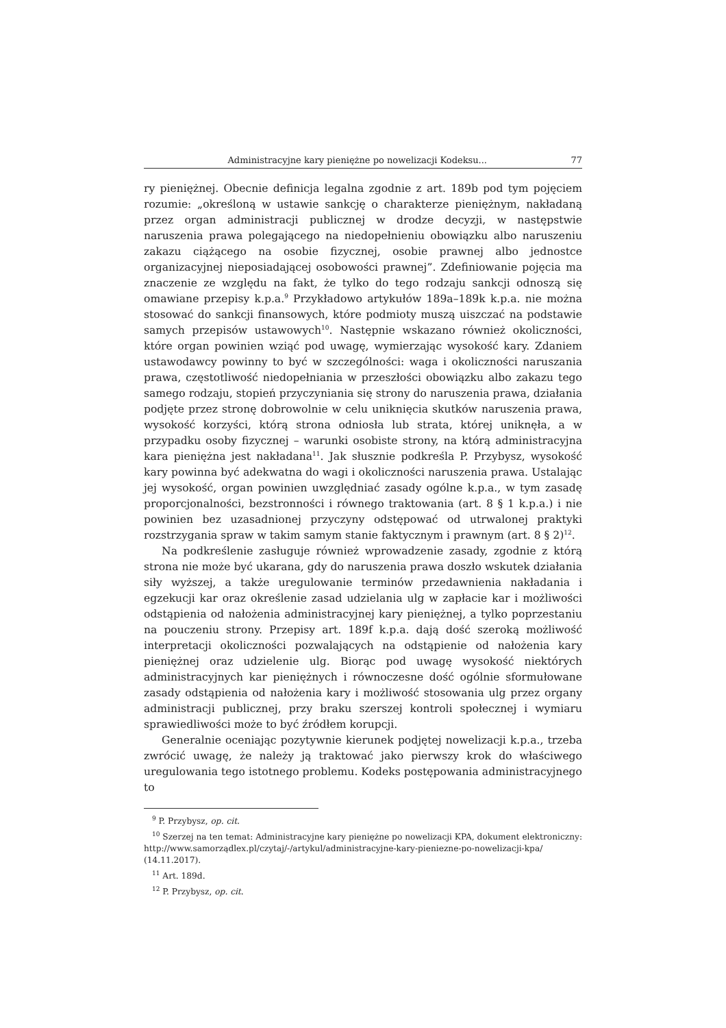Administracyjne kary pieniężne po nowelizacji Kodeksu... 77
ry pieniężnej. Obecnie definicja legalna zgodnie z art. 189b pod tym pojęciem rozumie: „określoną w ustawie sankcję o charakterze pieniężnym, nakładaną przez organ administracji publicznej w drodze decyzji, w następstwie naruszenia prawa polegającego na niedopełnieniu obowiązku albo naruszeniu zakazu ciążącego na osobie fizycznej, osobie prawnej albo jednostce organizacyjnej nieposiadającej osobowości prawnej”. Zdefiniowanie pojęcia ma znaczenie ze względu na fakt, że tylko do tego rodzaju sankcji odnoszą się omawiane przepisy k.p.a.<sup>9</sup> Przykładowo artykułów 189a–189k k.p.a. nie można stosować do sankcji finansowych, które podmioty muszą uiszczać na podstawie samych przepisów ustawowych<sup>10</sup>. Następnie wskazano również okoliczności, które organ powinien wziąć pod uwagę, wymierzając wysokość kary. Zdaniem ustawodawcy powinny to być w szczególności: waga i okoliczności naruszania prawa, częstotliwość niedopełniania w przeszłości obowiązku albo zakazu tego samego rodzaju, stopień przyczyniania się strony do naruszenia prawa, działania podjęte przez stronę dobrowolnie w celu uniknięcia skutków naruszenia prawa, wysokość korzyści, którą strona odniosła lub strata, której uniknęła, a w przypadku osoby fizycznej – warunki osobiste strony, na którą administracyjna kara pieniężna jest nakładana<sup>11</sup>. Jak słusznie podkreśla P. Przybysz, wysokość kary powinna być adekwatna do wagi i okoliczności naruszenia prawa. Ustalając jej wysokość, organ powinien uwzględniać zasady ogólne k.p.a., w tym zasadę proporcjonalności, bezstronności i równego traktowania (art. 8 § 1 k.p.a.) i nie powinien bez uzasadnionej przyczyny odstępować od utrwalonej praktyki rozstrzygania spraw w takim samym stanie faktycznym i prawnym (art. 8 § 2)<sup>12</sup>.
Na podkreślenie zasługuje również wprowadzenie zasady, zgodnie z którą strona nie może być ukarana, gdy do naruszenia prawa doszło wskutek działania siły wyższej, a także uregulowanie terminów przedawnienia nakładania i egzekucji kar oraz określenie zasad udzielania ulg w zapłacie kar i możliwości odstąpienia od nałożenia administracyjnej kary pieniężnej, a tylko poprzestaniu na pouczeniu strony. Przepisy art. 189f k.p.a. dają dość szeroką możliwość interpretacji okoliczności pozwalających na odstąpienie od nałożenia kary pieniężnej oraz udzielenie ulg. Biorąc pod uwagę wysokość niektórych administracyjnych kar pieniężnych i równoczesne dość ogólnie sformułowane zasady odstąpienia od nałożenia kary i możliwość stosowania ulg przez organy administracji publicznej, przy braku szerszej kontroli społecznej i wymiaru sprawiedliwości może to być źródłem korupcji.
Generalnie oceniając pozytywnie kierunek podjętej nowelizacji k.p.a., trzeba zwrócić uwagę, że należy ją traktować jako pierwszy krok do właściwego uregulowania tego istotnego problemu. Kodeks postępowania administracyjnego to
<sup>9</sup> P. Przybysz, op. cit.
<sup>10</sup> Szerzej na ten temat: Administracyjne kary pieniężne po nowelizacji KPA, dokument elektroniczny: http://www.samorządlex.pl/czytaj/-/artykul/administracyjne-kary-pieniezne-po-nowelizacji-kpa/ (14.11.2017).
<sup>11</sup> Art. 189d.
<sup>12</sup> P. Przybysz, op. cit.